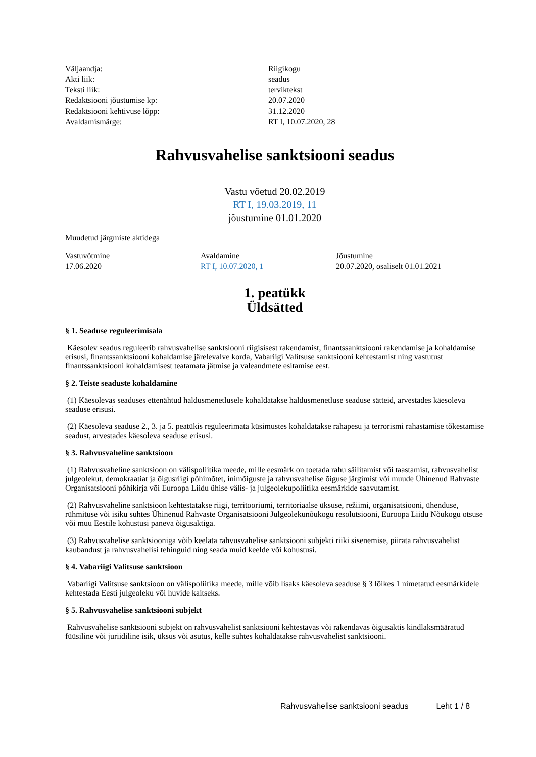| Väljaandja: | Riigikogu |
| Akti liik: | seadus |
| Teksti liik: | terviktekst |
| Redaktsiooni jõustumise kp: | 20.07.2020 |
| Redaktsiooni kehtivuse lõpp: | 31.12.2020 |
| Avaldamismärge: | RT I, 10.07.2020, 28 |
Rahvusvahelise sanktsiooni seadus
Vastu võetud 20.02.2019
RT I, 19.03.2019, 11
jõustumine 01.01.2020
Muudetud järgmiste aktidega
| Vastuvõtmine | Avaldamine | Jõustumine |
| 17.06.2020 | RT I, 10.07.2020, 1 | 20.07.2020, osaliselt 01.01.2021 |
1. peatükk
Üldsätted
§ 1. Seaduse reguleerimisala
Käesolev seadus reguleerib rahvusvahelise sanktsiooni riigisisest rakendamist, finantssanktsiooni rakendamise ja kohaldamise erisusi, finantssanktsiooni kohaldamise järelevalve korda, Vabariigi Valitsuse sanktsiooni kehtestamist ning vastutust finantssanktsiooni kohaldamisest teatamata jätmise ja valeandmete esitamise eest.
§ 2. Teiste seaduste kohaldamine
(1) Käesolevas seaduses ettenähtud haldusmenetlusele kohaldatakse haldusmenetluse seaduse sätteid, arvestades käesoleva seaduse erisusi.
(2) Käesoleva seaduse 2., 3. ja 5. peatükis reguleerimata küsimustes kohaldatakse rahapesu ja terrorismi rahastamise tõkestamise seadust, arvestades käesoleva seaduse erisusi.
§ 3. Rahvusvaheline sanktsioon
(1) Rahvusvaheline sanktsioon on välispoliitika meede, mille eesmärk on toetada rahu säilitamist või taastamist, rahvusvahelist julgeolekut, demokraatiat ja õigusriigi põhimõtet, inimõiguste ja rahvusvahelise õiguse järgimist või muude Ühinenud Rahvaste Organisatsiooni põhikirja või Euroopa Liidu ühise välis- ja julgeolekupoliitika eesmärkide saavutamist.
(2) Rahvusvaheline sanktsioon kehtestatakse riigi, territooriumi, territoriaalse üksuse, režiimi, organisatsiooni, ühenduse, rühmituse või isiku suhtes Ühinenud Rahvaste Organisatsiooni Julgeolekunõukogu resolutsiooni, Euroopa Liidu Nõukogu otsuse või muu Eestile kohustusi paneva õigusaktiga.
(3) Rahvusvahelise sanktsiooniga võib keelata rahvusvahelise sanktsiooni subjekti riiki sisenemise, piirata rahvusvahelist kaubandust ja rahvusvahelisi tehinguid ning seada muid keelde või kohustusi.
§ 4. Vabariigi Valitsuse sanktsioon
Vabariigi Valitsuse sanktsioon on välispoliitika meede, mille võib lisaks käesoleva seaduse § 3 lõikes 1 nimetatud eesmärkidele kehtestada Eesti julgeoleku või huvide kaitseks.
§ 5. Rahvusvahelise sanktsiooni subjekt
Rahvusvahelise sanktsiooni subjekt on rahvusvahelist sanktsiooni kehtestavas või rakendavas õigusaktis kindlaksmääratud füüsiline või juriidiline isik, üksus või asutus, kelle suhtes kohaldatakse rahvusvahelist sanktsiooni.
Rahvusvahelise sanktsiooni seadus Leht 1 / 8